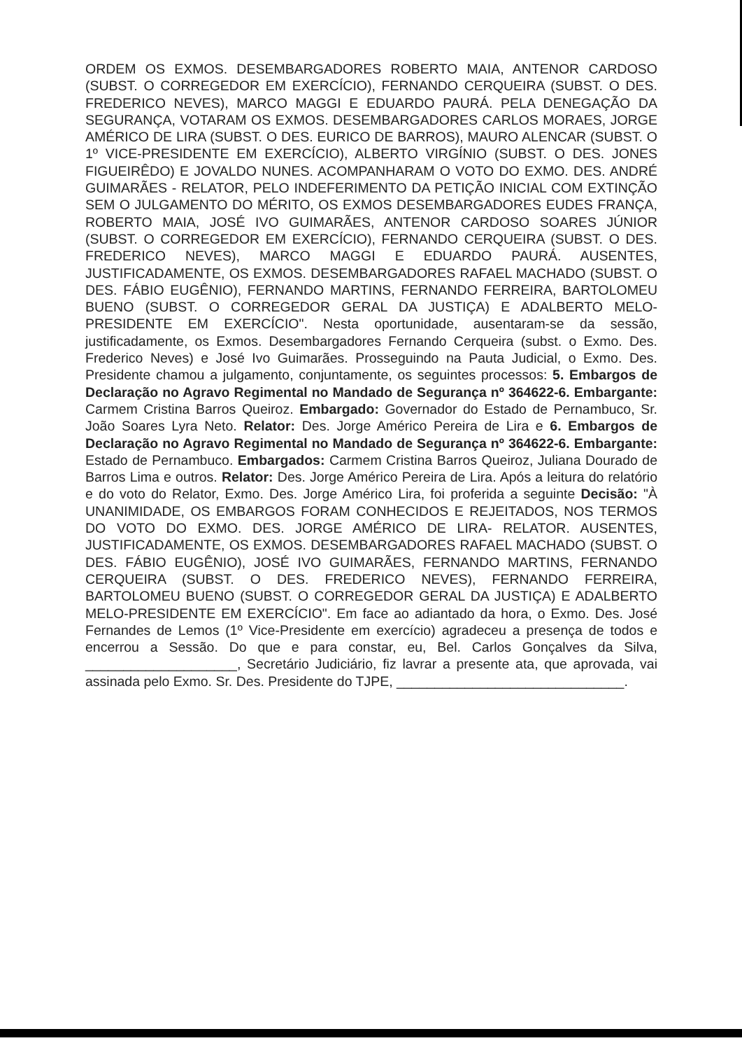ORDEM OS EXMOS. DESEMBARGADORES ROBERTO MAIA, ANTENOR CARDOSO (SUBST. O CORREGEDOR EM EXERCÍCIO), FERNANDO CERQUEIRA (SUBST. O DES. FREDERICO NEVES), MARCO MAGGI E EDUARDO PAURÁ. PELA DENEGAÇÃO DA SEGURANÇA, VOTARAM OS EXMOS. DESEMBARGADORES CARLOS MORAES, JORGE AMÉRICO DE LIRA (SUBST. O DES. EURICO DE BARROS), MAURO ALENCAR (SUBST. O 1º VICE-PRESIDENTE EM EXERCÍCIO), ALBERTO VIRGÍNIO (SUBST. O DES. JONES FIGUEIRÊDO) E JOVALDO NUNES. ACOMPANHARAM O VOTO DO EXMO. DES. ANDRÉ GUIMARÃES - RELATOR, PELO INDEFERIMENTO DA PETIÇÃO INICIAL COM EXTINÇÃO SEM O JULGAMENTO DO MÉRITO, OS EXMOS DESEMBARGADORES EUDES FRANÇA, ROBERTO MAIA, JOSÉ IVO GUIMARÃES, ANTENOR CARDOSO SOARES JÚNIOR (SUBST. O CORREGEDOR EM EXERCÍCIO), FERNANDO CERQUEIRA (SUBST. O DES. FREDERICO NEVES), MARCO MAGGI E EDUARDO PAURÁ. AUSENTES, JUSTIFICADAMENTE, OS EXMOS. DESEMBARGADORES RAFAEL MACHADO (SUBST. O DES. FÁBIO EUGÊNIO), FERNANDO MARTINS, FERNANDO FERREIRA, BARTOLOMEU BUENO (SUBST. O CORREGEDOR GERAL DA JUSTIÇA) E ADALBERTO MELO-PRESIDENTE EM EXERCÍCIO". Nesta oportunidade, ausentaram-se da sessão, justificadamente, os Exmos. Desembargadores Fernando Cerqueira (subst. o Exmo. Des. Frederico Neves) e José Ivo Guimarães. Prosseguindo na Pauta Judicial, o Exmo. Des. Presidente chamou a julgamento, conjuntamente, os seguintes processos: 5. Embargos de Declaração no Agravo Regimental no Mandado de Segurança nº 364622-6. Embargante: Carmem Cristina Barros Queiroz. Embargado: Governador do Estado de Pernambuco, Sr. João Soares Lyra Neto. Relator: Des. Jorge Américo Pereira de Lira e 6. Embargos de Declaração no Agravo Regimental no Mandado de Segurança nº 364622-6. Embargante: Estado de Pernambuco. Embargados: Carmem Cristina Barros Queiroz, Juliana Dourado de Barros Lima e outros. Relator: Des. Jorge Américo Pereira de Lira. Após a leitura do relatório e do voto do Relator, Exmo. Des. Jorge Américo Lira, foi proferida a seguinte Decisão: "À UNANIMIDADE, OS EMBARGOS FORAM CONHECIDOS E REJEITADOS, NOS TERMOS DO VOTO DO EXMO. DES. JORGE AMÉRICO DE LIRA- RELATOR. AUSENTES, JUSTIFICADAMENTE, OS EXMOS. DESEMBARGADORES RAFAEL MACHADO (SUBST. O DES. FÁBIO EUGÊNIO), JOSÉ IVO GUIMARÃES, FERNANDO MARTINS, FERNANDO CERQUEIRA (SUBST. O DES. FREDERICO NEVES), FERNANDO FERREIRA, BARTOLOMEU BUENO (SUBST. O CORREGEDOR GERAL DA JUSTIÇA) E ADALBERTO MELO-PRESIDENTE EM EXERCÍCIO". Em face ao adiantado da hora, o Exmo. Des. José Fernandes de Lemos (1º Vice-Presidente em exercício) agradeceu a presença de todos e encerrou a Sessão. Do que e para constar, eu, Bel. Carlos Gonçalves da Silva, ____________________, Secretário Judiciário, fiz lavrar a presente ata, que aprovada, vai assinada pelo Exmo. Sr. Des. Presidente do TJPE, ______________________________.